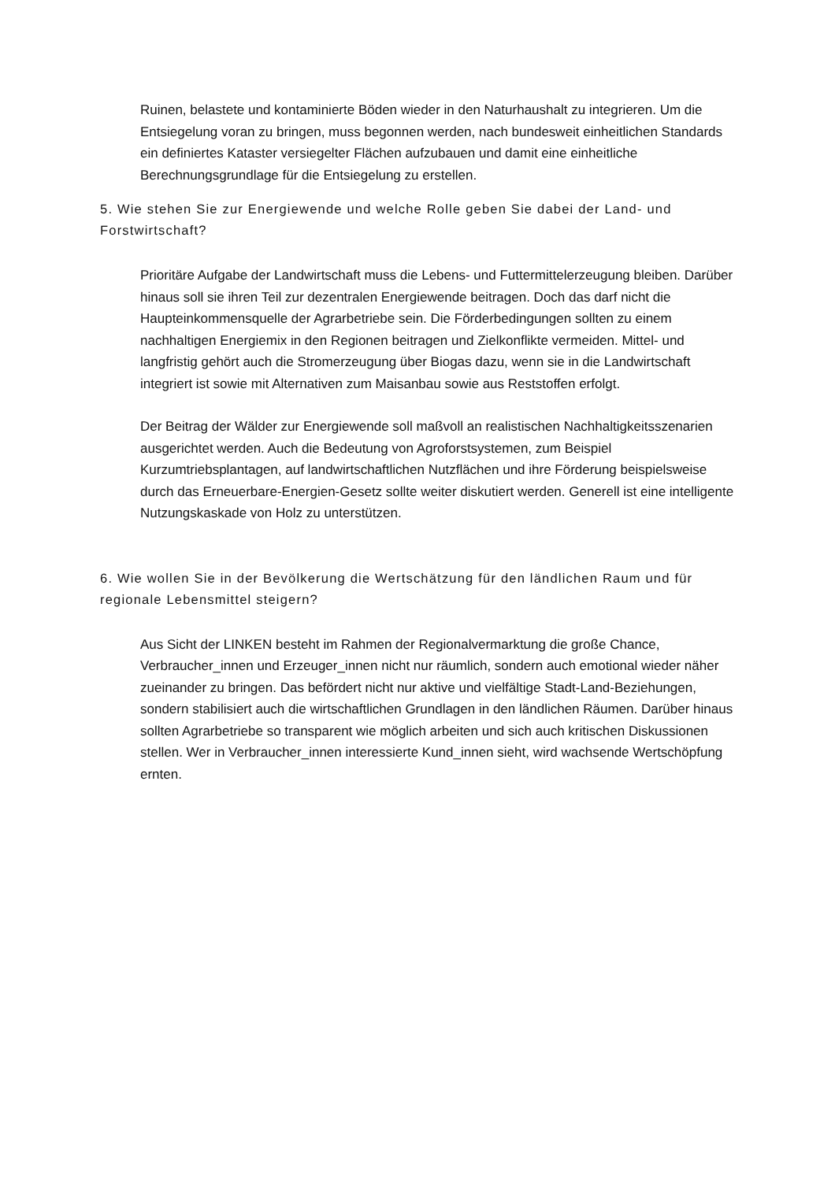Ruinen, belastete und kontaminierte Böden wieder in den Naturhaushalt zu integrieren. Um die Entsiegelung voran zu bringen, muss begonnen werden, nach bundesweit einheitlichen Standards ein definiertes Kataster versiegelter Flächen aufzubauen und damit eine einheitliche Berechnungsgrundlage für die Entsiegelung zu erstellen.
5. Wie stehen Sie zur Energiewende und welche Rolle geben Sie dabei der Land- und Forstwirtschaft?
Prioritäre Aufgabe der Landwirtschaft muss die Lebens- und Futtermittelerzeugung bleiben. Darüber hinaus soll sie ihren Teil zur dezentralen Energiewende beitragen. Doch das darf nicht die Haupteinkommensquelle der Agrarbetriebe sein. Die Förderbedingungen sollten zu einem nachhaltigen Energiemix in den Regionen beitragen und Zielkonflikte vermeiden. Mittel- und langfristig gehört auch die Stromerzeugung über Biogas dazu, wenn sie in die Landwirtschaft integriert ist sowie mit Alternativen zum Maisanbau sowie aus Reststoffen erfolgt.
Der Beitrag der Wälder zur Energiewende soll maßvoll an realistischen Nachhaltigkeitsszenarien ausgerichtet werden. Auch die Bedeutung von Agroforstsystemen, zum Beispiel Kurzumtriebsplantagen, auf landwirtschaftlichen Nutzflächen und ihre Förderung beispielsweise durch das Erneuerbare-Energien-Gesetz sollte weiter diskutiert werden. Generell ist eine intelligente Nutzungskaskade von Holz zu unterstützen.
6. Wie wollen Sie in der Bevölkerung die Wertschätzung für den ländlichen Raum und für regionale Lebensmittel steigern?
Aus Sicht der LINKEN besteht im Rahmen der Regionalvermarktung die große Chance, Verbraucher_innen und Erzeuger_innen nicht nur räumlich, sondern auch emotional wieder näher zueinander zu bringen. Das befördert nicht nur aktive und vielfältige Stadt-Land-Beziehungen, sondern stabilisiert auch die wirtschaftlichen Grundlagen in den ländlichen Räumen. Darüber hinaus sollten Agrarbetriebe so transparent wie möglich arbeiten und sich auch kritischen Diskussionen stellen. Wer in Verbraucher_innen interessierte Kund_innen sieht, wird wachsende Wertschöpfung ernten.